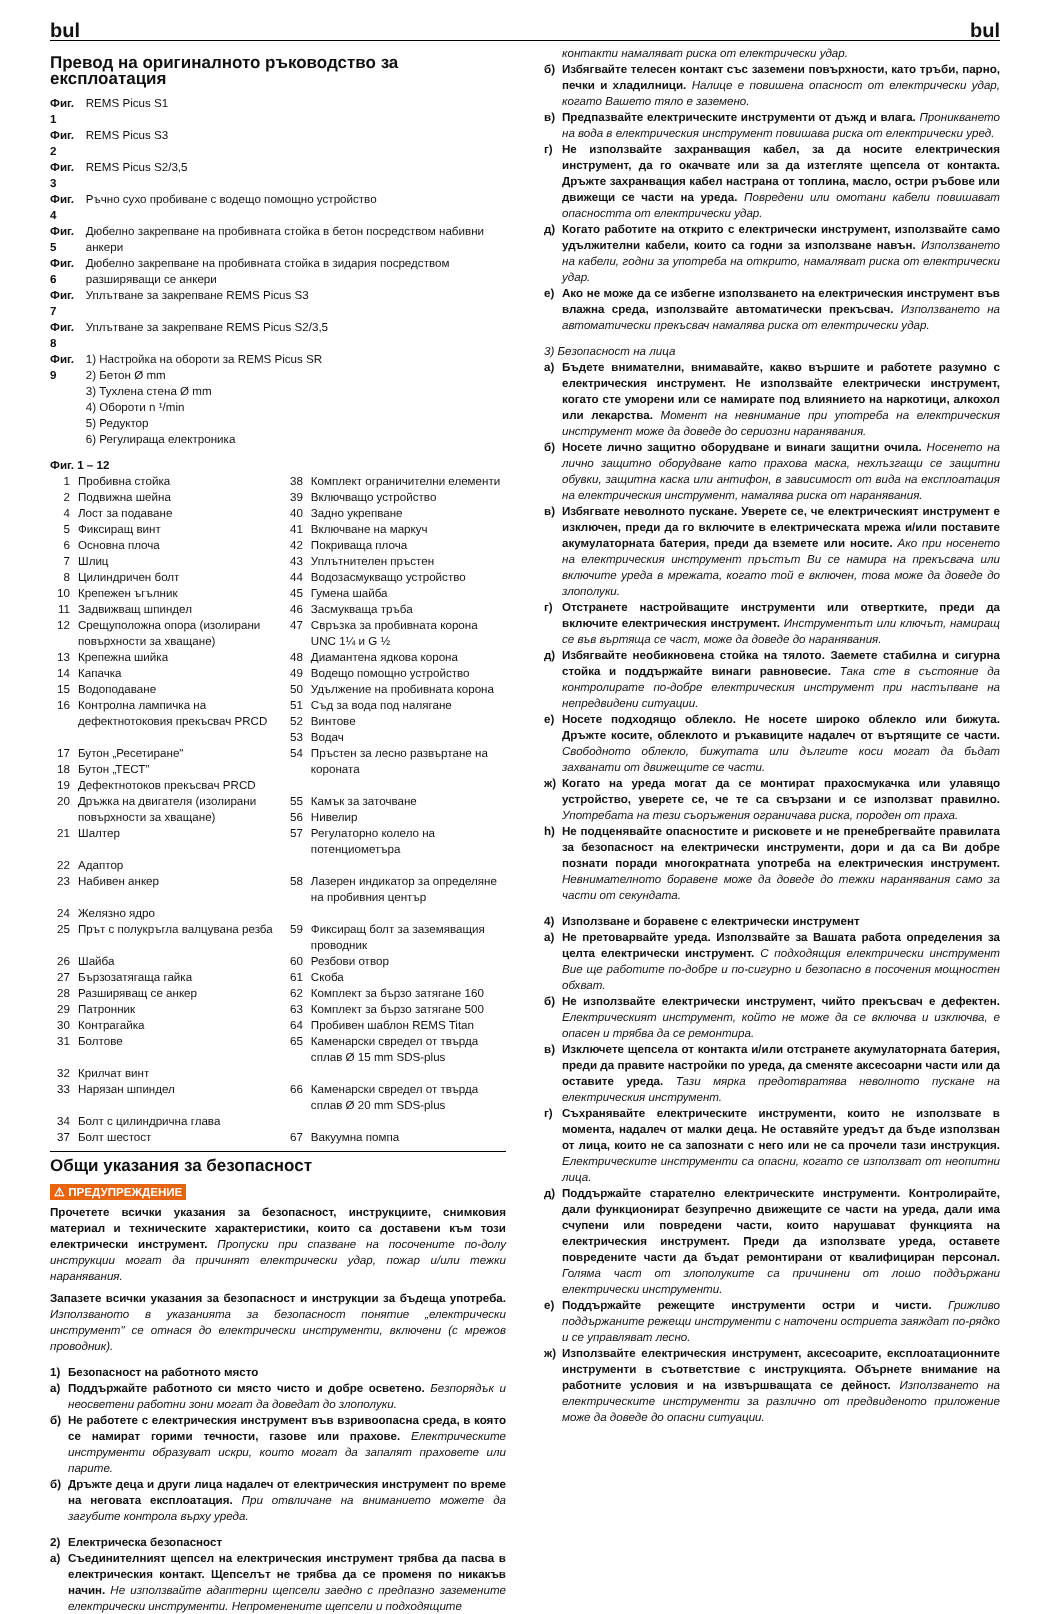bul bul
Превод на оригиналното ръководство за експлоатация
| Фиг. 1 | REMS Picus S1 |
| Фиг. 2 | REMS Picus S3 |
| Фиг. 3 | REMS Picus S2/3,5 |
| Фиг. 4 | Ръчно сухо пробиване с водещо помощно устройство |
| Фиг. 5 | Дюбелно закрепване на пробивната стойка в бетон посредством набивни анкери |
| Фиг. 6 | Дюбелно закрепване на пробивната стойка в зидария посредством разширяващи се анкери |
| Фиг. 7 | Уплътване за закрепване REMS Picus S3 |
| Фиг. 8 | Уплътване за закрепване REMS Picus S2/3,5 |
| Фиг. 9 | 1) Настройка на обороти за REMS Picus SR 2) Бетон Ø mm 3) Тухлена стена Ø mm 4) Обороти n ¹/min 5) Редуктор 6) Регулираща електроника |
Фиг. 1 – 12
| 1 | Пробивна стойка | 38 | Комплект ограничителни елементи |
| 2 | Подвижна шейна | 39 | Включващо устройство |
| 4 | Лост за подаване | 40 | Задно укрепване |
| 5 | Фиксиращ винт | 41 | Включване на маркуч |
| 6 | Основна плоча | 42 | Покриваща плоча |
| 7 | Шлиц | 43 | Уплътнителен пръстен |
| 8 | Цилиндричен болт | 44 | Водозасмукващо устройство |
| 10 | Крепежен ъгълник | 45 | Гумена шайба |
| 11 | Задвижващ шпиндел | 46 | Засмукваща тръба |
| 12 | Срещуположна опора (изолирани повърхности за хващане) | 47 | Свръзка за пробивната корона UNC 1¼ и G ½ |
| 13 | Крепежна шийка | 48 | Диамантена ядкова корона |
| 14 | Капачка | 49 | Водещо помощно устройство |
| 15 | Водоподаване | 50 | Удължение на пробивната корона |
| 16 | Контролна лампичка на дефектнотоковия прекъсвач PRCD | 51 52 53 | Съд за вода под налягане Винтове Водач |
| 17 | Бутон „Ресетиране" | 54 | Пръстен за лесно развъртане на короната |
| 18 | Бутон „ТЕСТ" | | |
| 19 | Дефектнотоков прекъсвач PRCD | | |
| 20 | Дръжка на двигателя (изолирани повърхности за хващане) | 55 56 | Камък за заточване Нивелир |
| 21 | Шалтер | 57 | Регулаторно колело на потенциометъра |
| 22 | Адаптор | | |
| 23 | Набивен анкер | 58 | Лазерен индикатор за определяне на пробивния център |
| 24 | Желязно ядро | | |
| 25 | Прът с полукръгла валцувана резба | 59 | Фиксиращ болт за заземяващия проводник |
| 26 | Шайба | 60 | Резбови отвор |
| 27 | Бързозатягаща гайка | 61 | Скоба |
| 28 | Разширяващ се анкер | 62 | Комплект за бързо затягане 160 |
| 29 | Патронник | 63 | Комплект за бързо затягане 500 |
| 30 | Контрагайка | 64 | Пробивен шаблон REMS Titan |
| 31 | Болтове | 65 | Каменарски свредел от твърда сплав Ø 15 mm SDS-plus |
| 32 | Крилчат винт | | |
| 33 | Нарязан шпиндел | 66 | Каменарски свредел от твърда сплав Ø 20 mm SDS-plus |
| 34 | Болт с цилиндрична глава | | |
| 37 | Болт шестост | 67 | Вакуумна помпа |
Общи указания за безопасност
⚠ ПРЕДУПРЕЖДЕНИЕ
Прочетете всички указания за безопасност, инструкциите, снимковия материал и техническите характеристики, които са доставени към този електрически инструмент. Пропуски при спазване на посочените по-долу инструкции могат да причинят електрически удар, пожар и/или тежки наранявания.
Запазете всички указания за безопасност и инструкции за бъдеща употреба. Използваното в указанията за безопасност понятие „електрически инструмент" се отнася до електрически инструменти, включени (с мрежов проводник).
1) Безопасност на работното място
а) Поддържайте работното си място чисто и добре осветено. Безпорядък и неосветени работни зони могат да доведат до злополуки.
б) Не работете с електрическия инструмент във взривоопасна среда, в която се намират горими течности, газове или прахове. Електрическите инструменти образуват искри, които могат да запалят праховете или парите.
б) Дръжте деца и други лица надалеч от електрическия инструмент по време на неговата експлоатация. При отвличане на вниманието можете да загубите контрола върху уреда.
2) Електрическа безопасност
а) Съединителният щепсел на електрическия инструмент трябва да пасва в електрическия контакт. Щепселът не трябва да се променя по никакъв начин. Не използвайте адаптерни щепсели заедно с предпазно заземените електрически инструменти. Непроменените щепсели и подходящите
контакти намаляват риска от електрически удар.
б) Избягвайте телесен контакт със заземени повърхности, като тръби, парно, печки и хладилници. Налице е повишена опасност от електрически удар, когато Вашето тяло е заземено.
в) Предпазвайте електрическите инструменти от дъжд и влага. Проникването на вода в електрическия инструмент повишава риска от електрически уред.
г) Не използвайте захранващия кабел, за да носите електрическия инструмент, да го окачвате или за да изтегляте щепсела от контакта. Дръжте захранващия кабел настрана от топлина, масло, остри ръбове или движещи се части на уреда. Повредени или омотани кабели повишават опасността от електрически удар.
д) Когато работите на открито с електрически инструмент, използвайте само удължителни кабели, които са годни за използване навън. Използването на кабели, годни за употреба на открито, намаляват риска от електрически удар.
е) Ако не може да се избегне използването на електрическия инструмент във влажна среда, използвайте автоматически прекъсвач. Използването на автоматически прекъсвач намалява риска от електрически удар.
3) Безопасност на лица
а) Бъдете внимателни, внимавайте, какво вършите и работете разумно с електрическия инструмент. Не използвайте електрически инструмент, когато сте уморени или се намирате под влиянието на наркотици, алкохол или лекарства. Момент на невнимание при употреба на електрическия инструмент може да доведе до сериозни наранявания.
б) Носете лично защитно оборудване и винаги защитни очила. Носенето на лично защитно оборудване като прахова маска, нехлъзгащи се защитни обувки, защитна каска или антифон, в зависимост от вида на експлоатация на електрическия инструмент, намалява риска от наранявания.
в) Избягвате неволното пускане. Уверете се, че електрическият инструмент е изключен, преди да го включите в електрическата мрежа и/или поставите акумулаторната батерия, преди да вземете или носите. Ако при носенето на електрическия инструмент пръстът Ви се намира на прекъсвача или включите уреда в мрежата, когато той е включен, това може да доведе до злополуки.
г) Отстранете настройващите инструменти или отвертките, преди да включите електрическия инструмент. Инструментът или ключът, намиращ се във въртяща се част, може да доведе до наранявания.
д) Избягвайте необикновена стойка на тялото. Заемете стабилна и сигурна стойка и поддържайте винаги равновесие. Така сте в състояние да контролирате по-добре електрическия инструмент при настъпване на непредвидени ситуации.
е) Носете подходящо облекло. Не носете широко облекло или бижута. Дръжте косите, облеклото и ръкавиците надалеч от въртящите се части. Свободното облекло, бижутата или дългите коси могат да бъдат захванати от движещите се части.
ж) Когато на уреда могат да се монтират прахосмукачка или улавящо устройство, уверете се, че те са свързани и се използват правилно. Употребата на тези съоръжения ограничава риска, породен от праха.
h) Не подценявайте опасностите и рисковете и не пренебрегвайте правилата за безопасност на електрически инструменти, дори и да са Ви добре познати поради многократната употреба на електрическия инструмент. Невнимателното боравене може да доведе до тежки наранявания само за части от секундата.
4) Използване и боравене с електрически инструмент
а) Не претоварвайте уреда. Използвайте за Вашата работа определения за целта електрически инструмент. С подходящия електрически инструмент Вие ще работите по-добре и по-сигурно и безопасно в посочения мощностен обхват.
б) Не използвайте електрически инструмент, чийто прекъсвач е дефектен. Електрическият инструмент, който не може да се включва и изключва, е опасен и трябва да се ремонтира.
в) Изключете щепсела от контакта и/или отстранете акумулаторната батерия, преди да правите настройки по уреда, да сменяте аксесоарни части или да оставите уреда. Тази мярка предотвратява неволното пускане на електрическия инструмент.
г) Съхранявайте електрическите инструменти, които не използвате в момента, надалеч от малки деца. Не оставяйте уредът да бъде използван от лица, които не са запознати с него или не са прочели тази инструкция. Електрическите инструменти са опасни, когато се използват от неопитни лица.
д) Поддържайте старателно електрическите инструменти. Контролирайте, дали функционират безупречно движещите се части на уреда, дали има счупени или повредени части, които нарушават функцията на електрическия инструмент. Преди да използвате уреда, оставете повредените части да бъдат ремонтирани от квалифициран персонал. Голяма част от злополуките са причинени от лошо поддържани електрически инструменти.
е) Поддържайте режещите инструменти остри и чисти. Грижливо поддържаните режещи инструменти с наточени остриета заяждат по-рядко и се управляват лесно.
ж) Използвайте електрическия инструмент, аксесоарите, експлоатационните инструменти в съответствие с инструкцията. Обърнете внимание на работните условия и на извършващата се дейност. Използването на електрическите инструменти за различно от предвиденото приложение може да доведе до опасни ситуации.